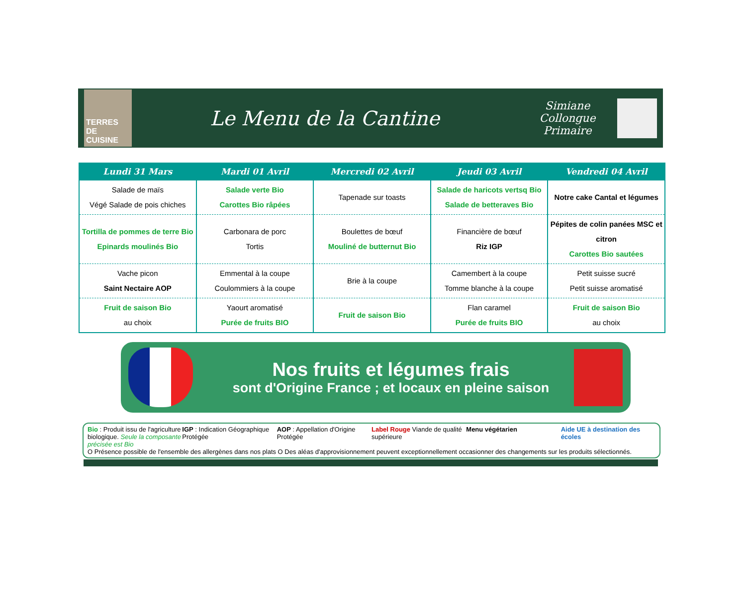TERRES DE CUISINE
Le Menu de la Cantine
Simiane Collongue
Primaire
| Lundi 31 Mars | Mardi 01 Avril | Mercredi 02 Avril | Jeudi 03 Avril | Vendredi 04 Avril |
| --- | --- | --- | --- | --- |
| Salade de maïs Végé Salade de pois chiches | Salade verte Bio Carottes Bio râpées | Tapenade sur toasts | Salade de haricots vertsq Bio Salade de betteraves Bio | Notre cake Cantal et légumes |
| Tortilla de pommes de terre Bio Epinards moulinés Bio | Carbonara de porc Tortis | Boulettes de bœuf Mouliné de butternut Bio | Financière de bœuf Riz IGP | Pépites de colin panées MSC et citron Carottes Bio sautées |
| Vache picon Saint Nectaire AOP | Emmental à la coupe Coulommiers à la coupe | Brie à la coupe | Camembert à la coupe Tomme blanche à la coupe | Petit suisse sucré Petit suisse aromatisé |
| Fruit de saison Bio au choix | Yaourt aromatisé Purée de fruits BIO | Fruit de saison Bio | Flan caramel Purée de fruits BIO | Fruit de saison Bio au choix |
Nos fruits et légumes frais
sont d'Origine France ; et locaux en pleine saison
Bio : Produit issu de l'agriculture biologique. Seule la composante précisée est Bio
IGP : Indication Géographique Protégée
AOP : Appellation d'Origine Protégée
Label Rouge Viande de qualité supérieure
Menu végétarien Aide UE à destination des écoles
O Présence possible de l'ensemble des allergènes dans nos plats O Des aléas d'approvisionnement peuvent exceptionnellement occasionner des changements sur les produits sélectionnés.